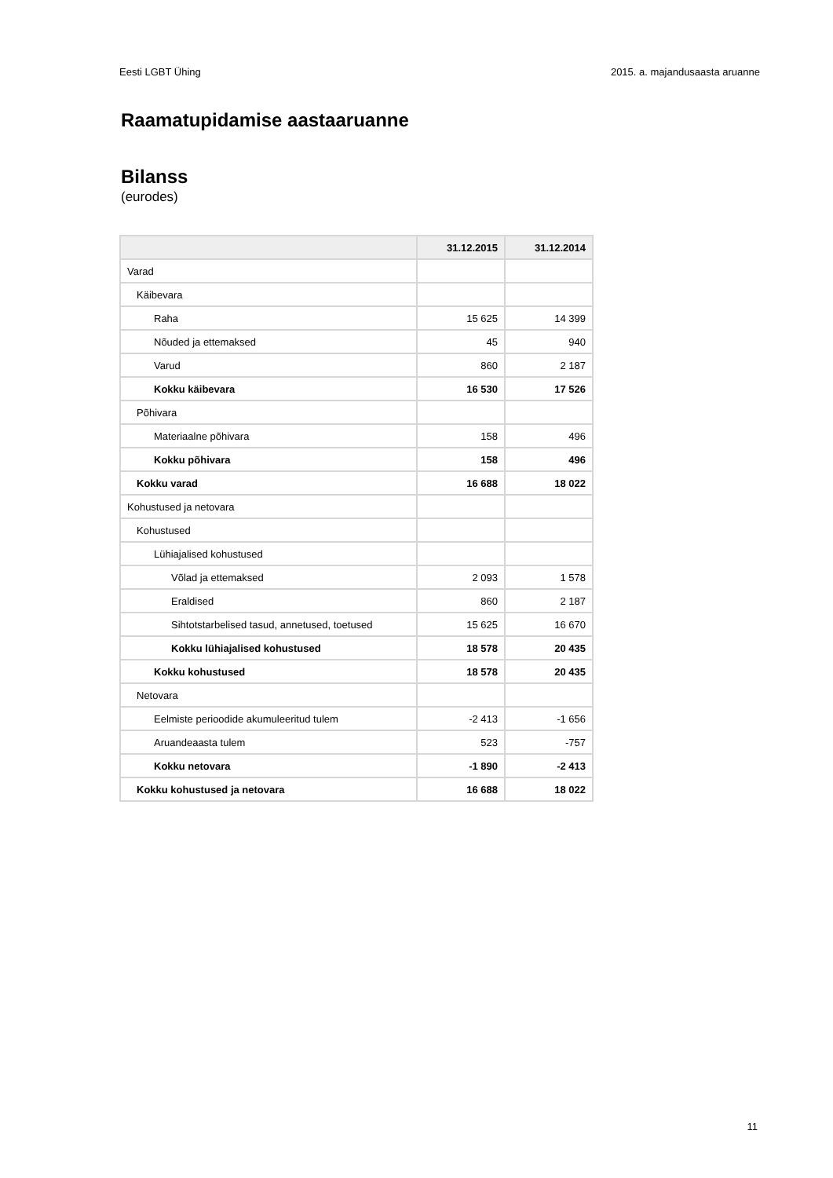Eesti LGBT Ühing 2015. a. majandusaasta aruanne
Raamatupidamise aastaaruanne
Bilanss
(eurodes)
| | 31.12.2015 | 31.12.2014 |
| --- | --- | --- |
| Varad | | |
| Käibevara | | |
| Raha | 15 625 | 14 399 |
| Nõuded ja ettemaksed | 45 | 940 |
| Varud | 860 | 2 187 |
| Kokku käibevara | 16 530 | 17 526 |
| Põhivara | | |
| Materiaalne põhivara | 158 | 496 |
| Kokku põhivara | 158 | 496 |
| Kokku varad | 16 688 | 18 022 |
| Kohustused ja netovara | | |
| Kohustused | | |
| Lühiajalised kohustused | | |
| Võlad ja ettemaksed | 2 093 | 1 578 |
| Eraldised | 860 | 2 187 |
| Sihtotstarbelised tasud, annetused, toetused | 15 625 | 16 670 |
| Kokku lühiajalised kohustused | 18 578 | 20 435 |
| Kokku kohustused | 18 578 | 20 435 |
| Netovara | | |
| Eelmiste perioodide akumuleeritud tulem | -2 413 | -1 656 |
| Aruandeaasta tulem | 523 | -757 |
| Kokku netovara | -1 890 | -2 413 |
| Kokku kohustused ja netovara | 16 688 | 18 022 |
11